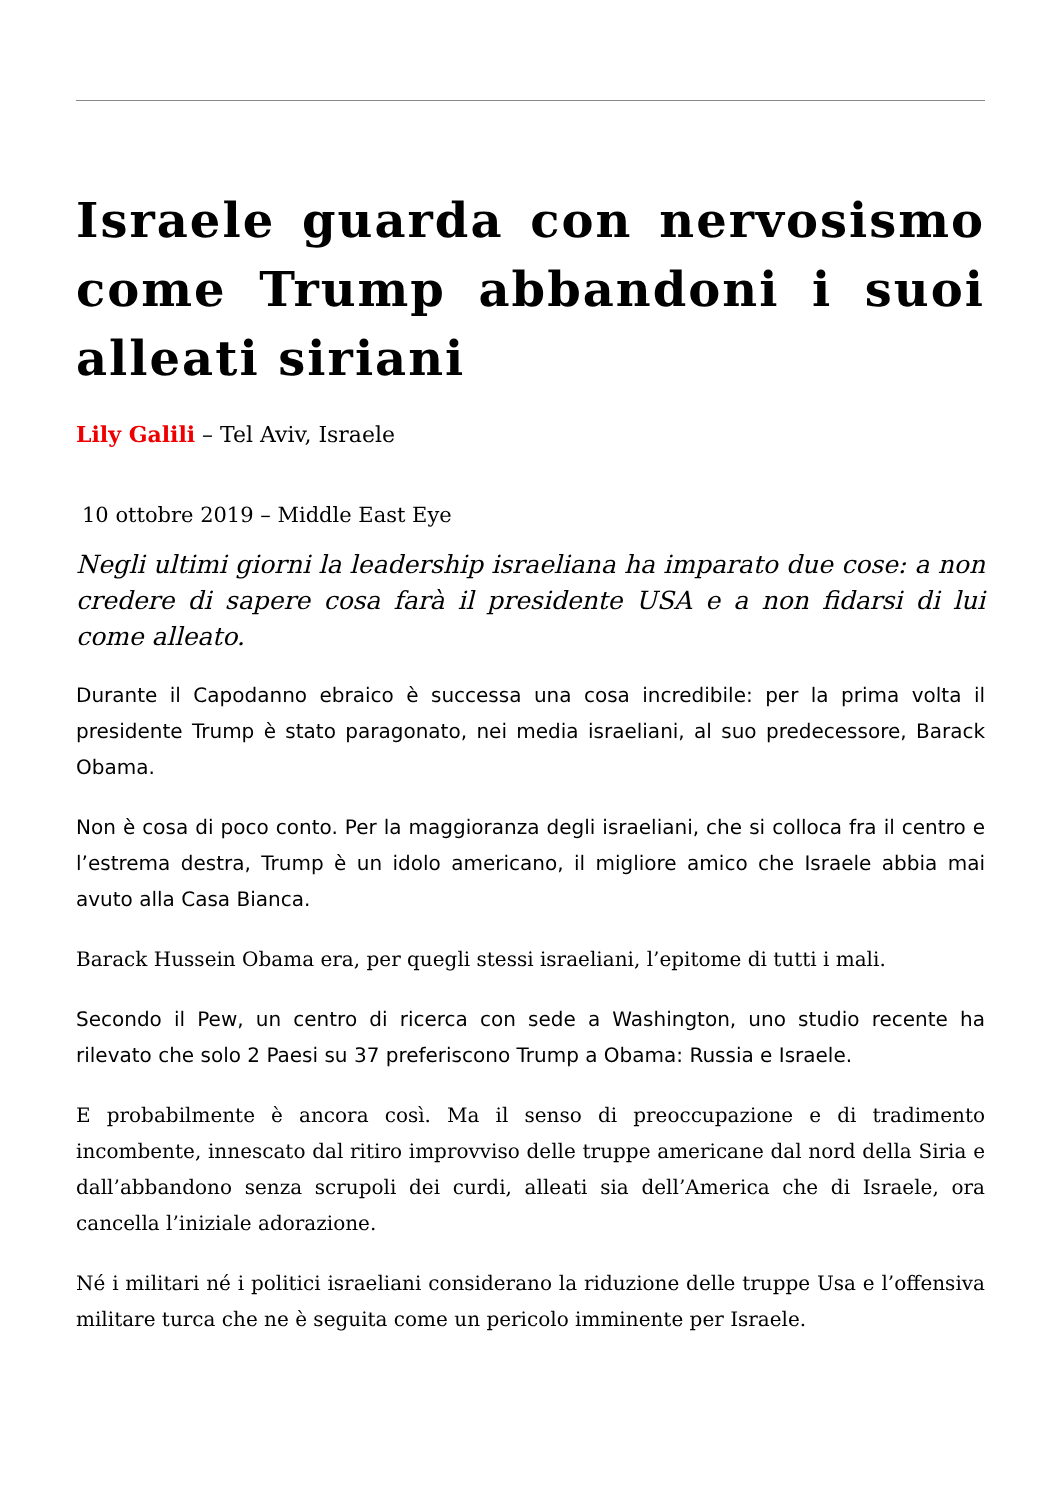Israele guarda con nervosismo come Trump abbandoni i suoi alleati siriani
Lily Galili – Tel Aviv, Israele
10 ottobre 2019 – Middle East Eye
Negli ultimi giorni la leadership israeliana ha imparato due cose: a non credere di sapere cosa farà il presidente USA e a non fidarsi di lui come alleato.
Durante il Capodanno ebraico è successa una cosa incredibile: per la prima volta il presidente Trump è stato paragonato, nei media israeliani, al suo predecessore, Barack Obama.
Non è cosa di poco conto. Per la maggioranza degli israeliani, che si colloca fra il centro e l’estrema destra, Trump è un idolo americano, il migliore amico che Israele abbia mai avuto alla Casa Bianca.
Barack Hussein Obama era, per quegli stessi israeliani, l’epitome di tutti i mali.
Secondo il Pew, un centro di ricerca con sede a Washington, uno studio recente ha rilevato che solo 2 Paesi su 37 preferiscono Trump a Obama: Russia e Israele.
E probabilmente è ancora così. Ma il senso di preoccupazione e di tradimento incombente, innescato dal ritiro improvviso delle truppe americane dal nord della Siria e dall’abbandono senza scrupoli dei curdi, alleati sia dell’America che di Israele, ora cancella l’iniziale adorazione.
Né i militari né i politici israeliani considerano la riduzione delle truppe Usa e l’offensiva militare turca che ne è seguita come un pericolo imminente per Israele.